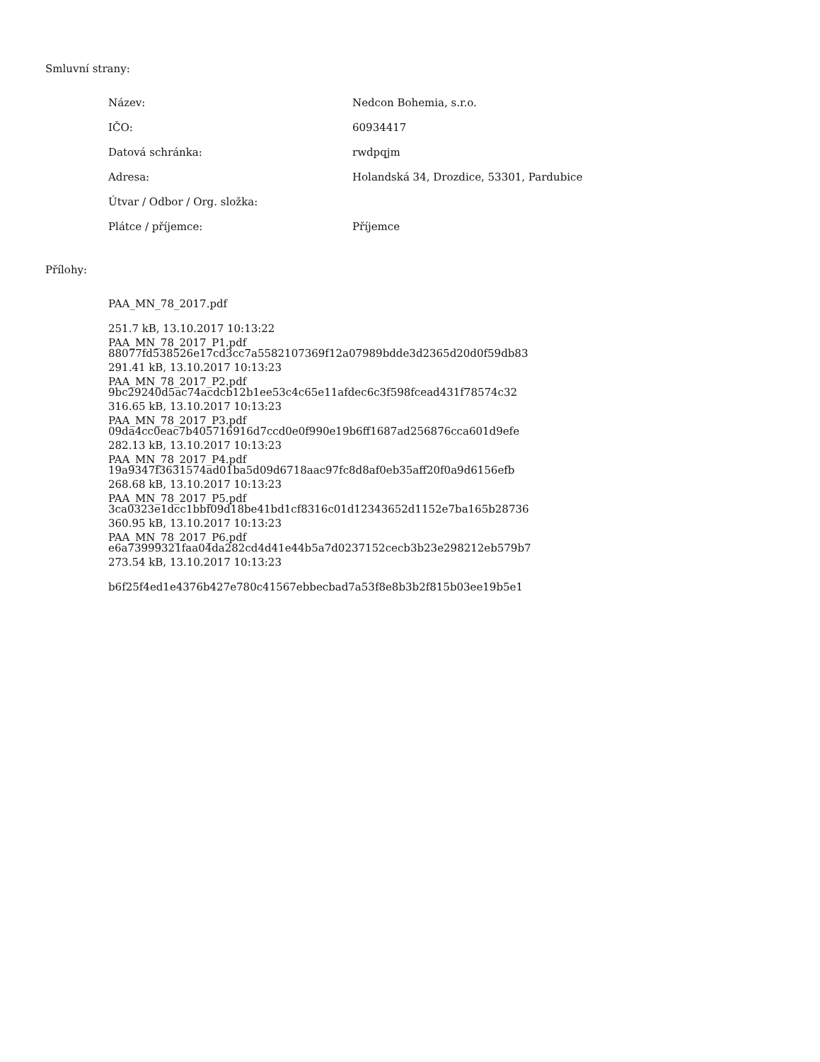Smluvní strany:
| Název: | Nedcon Bohemia, s.r.o. |
| IČO: | 60934417 |
| Datová schránka: | rwdpqjm |
| Adresa: | Holandská 34, Drozdice, 53301, Pardubice |
| Útvar / Odbor / Org. složka: | |
| Plátce / příjemce: | Příjemce |
Přílohy:
PAA_MN_78_2017.pdf
251.7 kB, 13.10.2017 10:13:22
88077fd538526e17cd3cc7a5582107369f12a07989bdde3d2365d20d0f59db83
PAA_MN_78_2017_P1.pdf
291.41 kB, 13.10.2017 10:13:23
9bc29240d5ac74acdcb12b1ee53c4c65e11afdec6c3f598fcead431f78574c32
PAA_MN_78_2017_P2.pdf
316.65 kB, 13.10.2017 10:13:23
09da4cc0eac7b405716916d7ccd0e0f990e19b6ff1687ad256876cca601d9efe
PAA_MN_78_2017_P3.pdf
282.13 kB, 13.10.2017 10:13:23
19a9347f3631574ad01ba5d09d6718aac97fc8d8af0eb35aff20f0a9d6156efb
PAA_MN_78_2017_P4.pdf
268.68 kB, 13.10.2017 10:13:23
3ca0323e1dcc1bbf09d18be41bd1cf8316c01d12343652d1152e7ba165b28736
PAA_MN_78_2017_P5.pdf
360.95 kB, 13.10.2017 10:13:23
e6a73999321faa04da282cd4d41e44b5a7d0237152cecb3b23e298212eb579b7
PAA_MN_78_2017_P6.pdf
273.54 kB, 13.10.2017 10:13:23
b6f25f4ed1e4376b427e780c41567ebbecbad7a53f8e8b3b2f815b03ee19b5e1